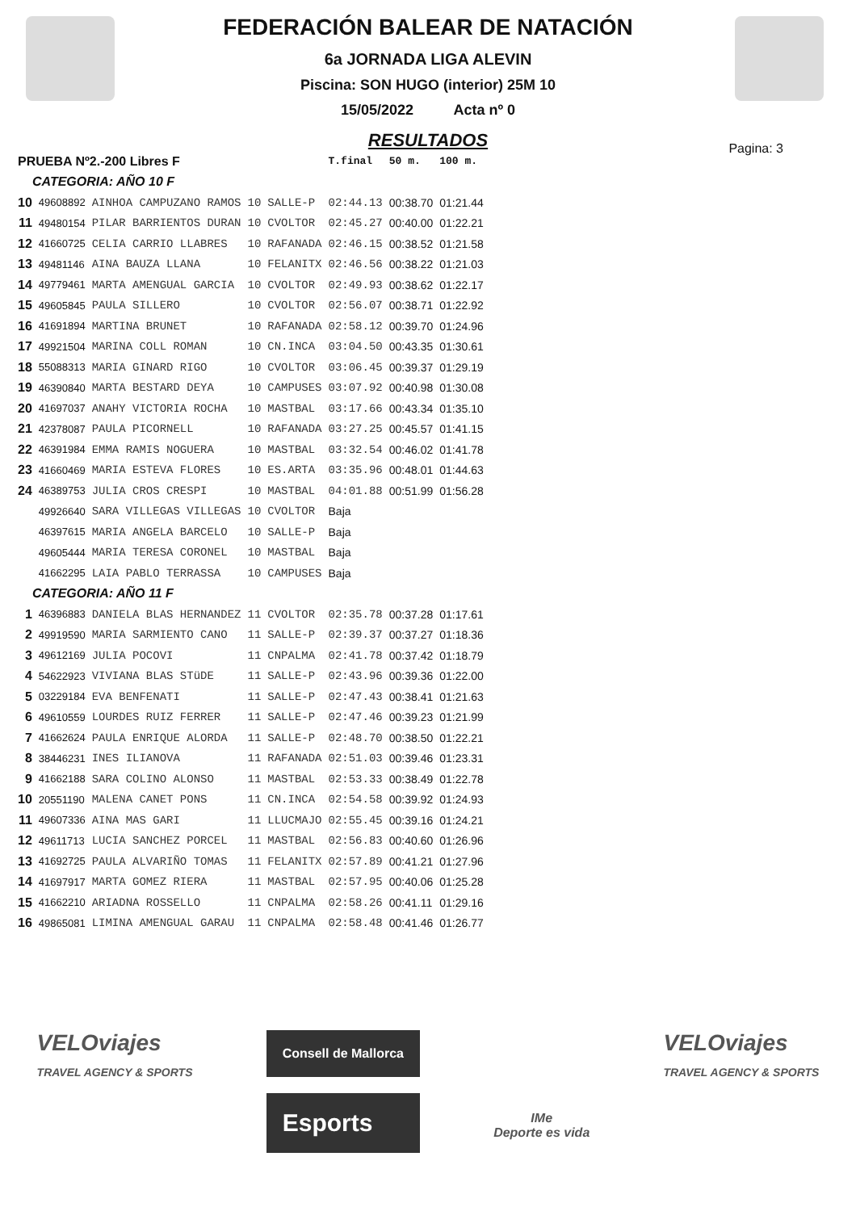FEDERACIÓN BALEAR DE NATACIÓN
6a JORNADA LIGA ALEVIN
Piscina: SON HUGO (interior) 25M 10
15/05/2022 Acta nº 0
Pagina: 3
RESULTADOS
| PRUEBA Nº2.-200 Libres F | | | | | T.final | 50 m. | 100 m. |
| --- | --- | --- | --- | --- | --- | --- | --- |
| CATEGORIA: AÑO 10 F | | | | | | | |
| 10 | 49608892 | AINHOA CAMPUZANO RAMOS | 10 | SALLE-P | 02:44.13 | 00:38.70 | 01:21.44 |
| 11 | 49480154 | PILAR BARRIENTOS DURAN | 10 | CVOLTOR | 02:45.27 | 00:40.00 | 01:22.21 |
| 12 | 41660725 | CELIA CARRIO LLABRES | 10 | RAFANADA | 02:46.15 | 00:38.52 | 01:21.58 |
| 13 | 49481146 | AINA BAUZA LLANA | 10 | FELANITX | 02:46.56 | 00:38.22 | 01:21.03 |
| 14 | 49779461 | MARTA AMENGUAL GARCIA | 10 | CVOLTOR | 02:49.93 | 00:38.62 | 01:22.17 |
| 15 | 49605845 | PAULA SILLERO | 10 | CVOLTOR | 02:56.07 | 00:38.71 | 01:22.92 |
| 16 | 41691894 | MARTINA BRUNET | 10 | RAFANADA | 02:58.12 | 00:39.70 | 01:24.96 |
| 17 | 49921504 | MARINA COLL ROMAN | 10 | CN.INCA | 03:04.50 | 00:43.35 | 01:30.61 |
| 18 | 55088313 | MARIA GINARD RIGO | 10 | CVOLTOR | 03:06.45 | 00:39.37 | 01:29.19 |
| 19 | 46390840 | MARTA BESTARD DEYA | 10 | CAMPUSES | 03:07.92 | 00:40.98 | 01:30.08 |
| 20 | 41697037 | ANAHY VICTORIA ROCHA | 10 | MASTBAL | 03:17.66 | 00:43.34 | 01:35.10 |
| 21 | 42378087 | PAULA PICORNELL | 10 | RAFANADA | 03:27.25 | 00:45.57 | 01:41.15 |
| 22 | 46391984 | EMMA RAMIS NOGUERA | 10 | MASTBAL | 03:32.54 | 00:46.02 | 01:41.78 |
| 23 | 41660469 | MARIA ESTEVA FLORES | 10 | ES.ARTA | 03:35.96 | 00:48.01 | 01:44.63 |
| 24 | 46389753 | JULIA CROS CRESPI | 10 | MASTBAL | 04:01.88 | 00:51.99 | 01:56.28 |
| | 49926640 | SARA VILLEGAS VILLEGAS | 10 | CVOLTOR | Baja | | |
| | 46397615 | MARIA ANGELA BARCELO | 10 | SALLE-P | Baja | | |
| | 49605444 | MARIA TERESA CORONEL | 10 | MASTBAL | Baja | | |
| | 41662295 | LAIA PABLO TERRASSA | 10 | CAMPUSES | Baja | | |
| CATEGORIA: AÑO 11 F | | | | | | | |
| 1 | 46396883 | DANIELA BLAS HERNANDEZ | 11 | CVOLTOR | 02:35.78 | 00:37.28 | 01:17.61 |
| 2 | 49919590 | MARIA SARMIENTO CANO | 11 | SALLE-P | 02:39.37 | 00:37.27 | 01:18.36 |
| 3 | 49612169 | JULIA POCOVI | 11 | CNPALMA | 02:41.78 | 00:37.42 | 01:18.79 |
| 4 | 54622923 | VIVIANA BLAS STüDE | 11 | SALLE-P | 02:43.96 | 00:39.36 | 01:22.00 |
| 5 | 03229184 | EVA BENFENATI | 11 | SALLE-P | 02:47.43 | 00:38.41 | 01:21.63 |
| 6 | 49610559 | LOURDES RUIZ FERRER | 11 | SALLE-P | 02:47.46 | 00:39.23 | 01:21.99 |
| 7 | 41662624 | PAULA ENRIQUE ALORDA | 11 | SALLE-P | 02:48.70 | 00:38.50 | 01:22.21 |
| 8 | 38446231 | INES ILIANOVA | 11 | RAFANADA | 02:51.03 | 00:39.46 | 01:23.31 |
| 9 | 41662188 | SARA COLINO ALONSO | 11 | MASTBAL | 02:53.33 | 00:38.49 | 01:22.78 |
| 10 | 20551190 | MALENA CANET PONS | 11 | CN.INCA | 02:54.58 | 00:39.92 | 01:24.93 |
| 11 | 49607336 | AINA MAS GARI | 11 | LLUCMAJO | 02:55.45 | 00:39.16 | 01:24.21 |
| 12 | 49611713 | LUCIA SANCHEZ PORCEL | 11 | MASTBAL | 02:56.83 | 00:40.60 | 01:26.96 |
| 13 | 41692725 | PAULA ALVARIÑO TOMAS | 11 | FELANITX | 02:57.89 | 00:41.21 | 01:27.96 |
| 14 | 41697917 | MARTA GOMEZ RIERA | 11 | MASTBAL | 02:57.95 | 00:40.06 | 01:25.28 |
| 15 | 41662210 | ARIADNA ROSSELLO | 11 | CNPALMA | 02:58.26 | 00:41.11 | 01:29.16 |
| 16 | 49865081 | LIMINA AMENGUAL GARAU | 11 | CNPALMA | 02:58.48 | 00:41.46 | 01:26.77 |
VELOviajes
TRAVEL AGENCY & SPORTS
Consell de Mallorca
Esports
IMe
Deporte es vida
VELOviajes
TRAVEL AGENCY & SPORTS